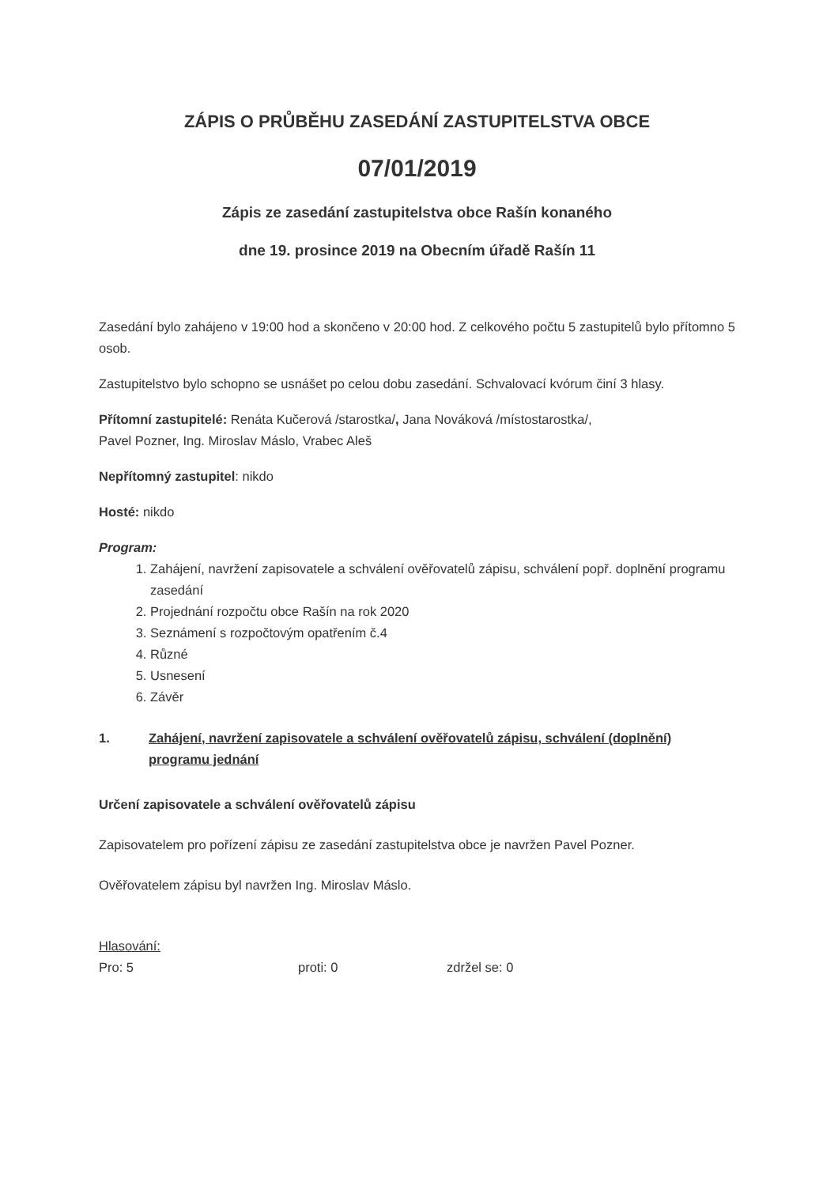ZÁPIS O PRŮBĚHU ZASEDÁNÍ ZASTUPITELSTVA OBCE
07/01/2019
Zápis ze zasedání zastupitelstva obce Rašín konaného
dne 19. prosince 2019 na Obecním úřadě Rašín 11
Zasedání bylo zahájeno v 19:00 hod a skončeno v 20:00 hod. Z celkového počtu 5 zastupitelů bylo přítomno 5 osob.
Zastupitelstvo bylo schopno se usnášet po celou dobu zasedání. Schvalovací kvórum činí 3 hlasy.
Přítomní zastupitelé: Renáta Kučerová /starostka/, Jana Nováková /místostarostka/,
Pavel Pozner, Ing. Miroslav Máslo, Vrabec Aleš
Nepřítomný zastupitel: nikdo
Hosté: nikdo
Program:
1. Zahájení, navržení zapisovatele a schválení ověřovatelů zápisu, schválení popř. doplnění programu zasedání
2. Projednání rozpočtu obce Rašín na rok 2020
3. Seznámení s rozpočtovým opatřením č.4
4. Různé
5. Usnesení
6. Závěr
1. Zahájení, navržení zapisovatele a schválení ověřovatelů zápisu, schválení (doplnění) programu jednání
Určení zapisovatele a schválení ověřovatelů zápisu
Zapisovatelem pro pořízení zápisu ze zasedání zastupitelstva obce je navržen Pavel Pozner.
Ověřovatelem zápisu byl navržen Ing. Miroslav Máslo.
Hlasování:
Pro: 5 proti: 0 zdržel se: 0